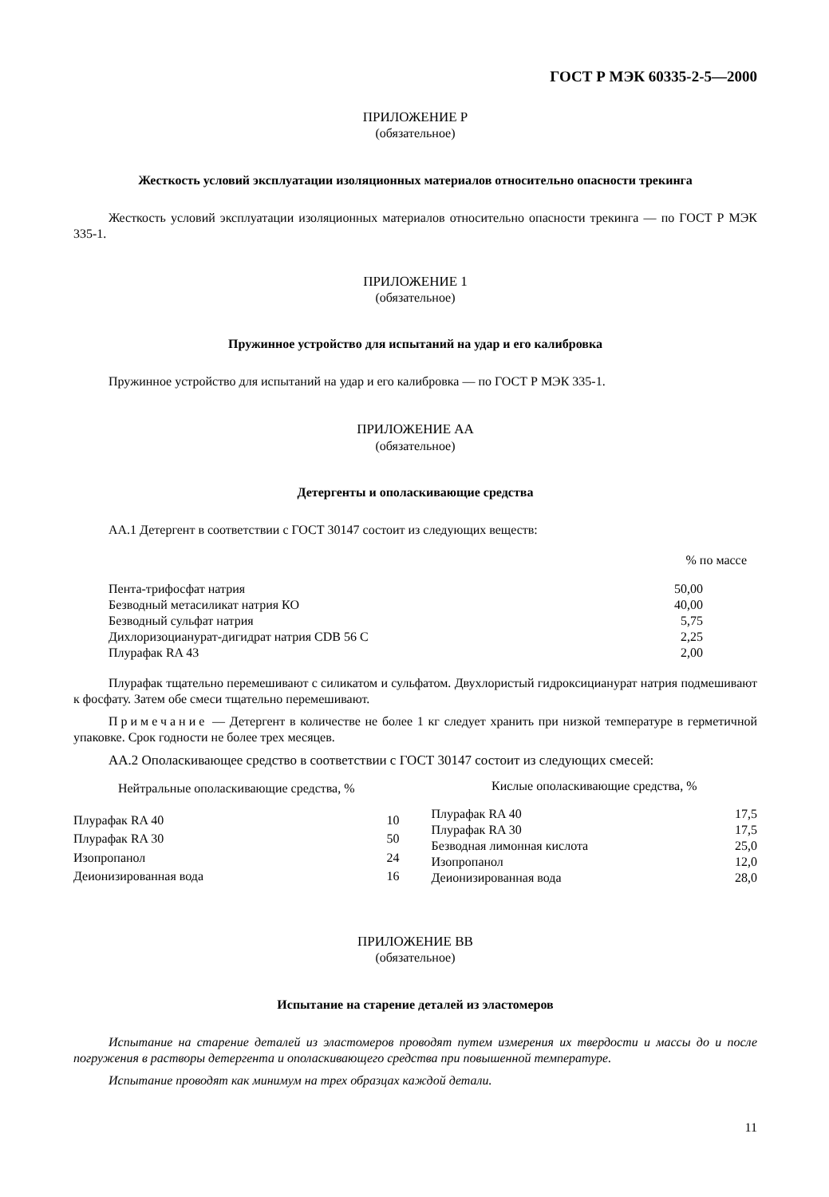ГОСТ Р МЭК 60335-2-5—2000
ПРИЛОЖЕНИЕ Р
(обязательное)
Жесткость условий эксплуатации изоляционных материалов относительно опасности трекинга
Жесткость условий эксплуатации изоляционных материалов относительно опасности трекинга — по ГОСТ Р МЭК 335-1.
ПРИЛОЖЕНИЕ 1
(обязательное)
Пружинное устройство для испытаний на удар и его калибровка
Пружинное устройство для испытаний на удар и его калибровка — по ГОСТ Р МЭК 335-1.
ПРИЛОЖЕНИЕ АА
(обязательное)
Детергенты и ополаскивающие средства
АА.1 Детергент в соответствии с ГОСТ 30147 состоит из следующих веществ:
| | % по массе |
| Пента-трифосфат натрия | 50,00 |
| Безводный метасиликат натрия КО | 40,00 |
| Безводный сульфат натрия | 5,75 |
| Дихлоризоцианурат-дигидрат натрия CDB 56 C | 2,25 |
| Плурафак RA 43 | 2,00 |
Плурафак тщательно перемешивают с силикатом и сульфатом. Двухлористый гидроксицианурат натрия подмешивают к фосфату. Затем обе смеси тщательно перемешивают.
Примечание — Детергент в количестве не более 1 кг следует хранить при низкой температуре в герметичной упаковке. Срок годности не более трех месяцев.
АА.2 Ополаскивающее средство в соответствии с ГОСТ 30147 состоит из следующих смесей:
| Нейтральные ополаскивающие средства, % | |
| --- | --- |
| Плурафак RA 40 | 10 |
| Плурафак RA 30 | 50 |
| Изопропанол | 24 |
| Деионизированная вода | 16 |
| Кислые ополаскивающие средства, % | |
| --- | --- |
| Плурафак RA 40 | 17,5 |
| Плурафак RA 30 | 17,5 |
| Безводная лимонная кислота | 25,0 |
| Изопропанол | 12,0 |
| Деионизированная вода | 28,0 |
ПРИЛОЖЕНИЕ ВВ
(обязательное)
Испытание на старение деталей из эластомеров
Испытание на старение деталей из эластомеров проводят путем измерения их твердости и массы до и после погружения в растворы детергента и ополаскивающего средства при повышенной температуре.
Испытание проводят как минимум на трех образцах каждой детали.
11